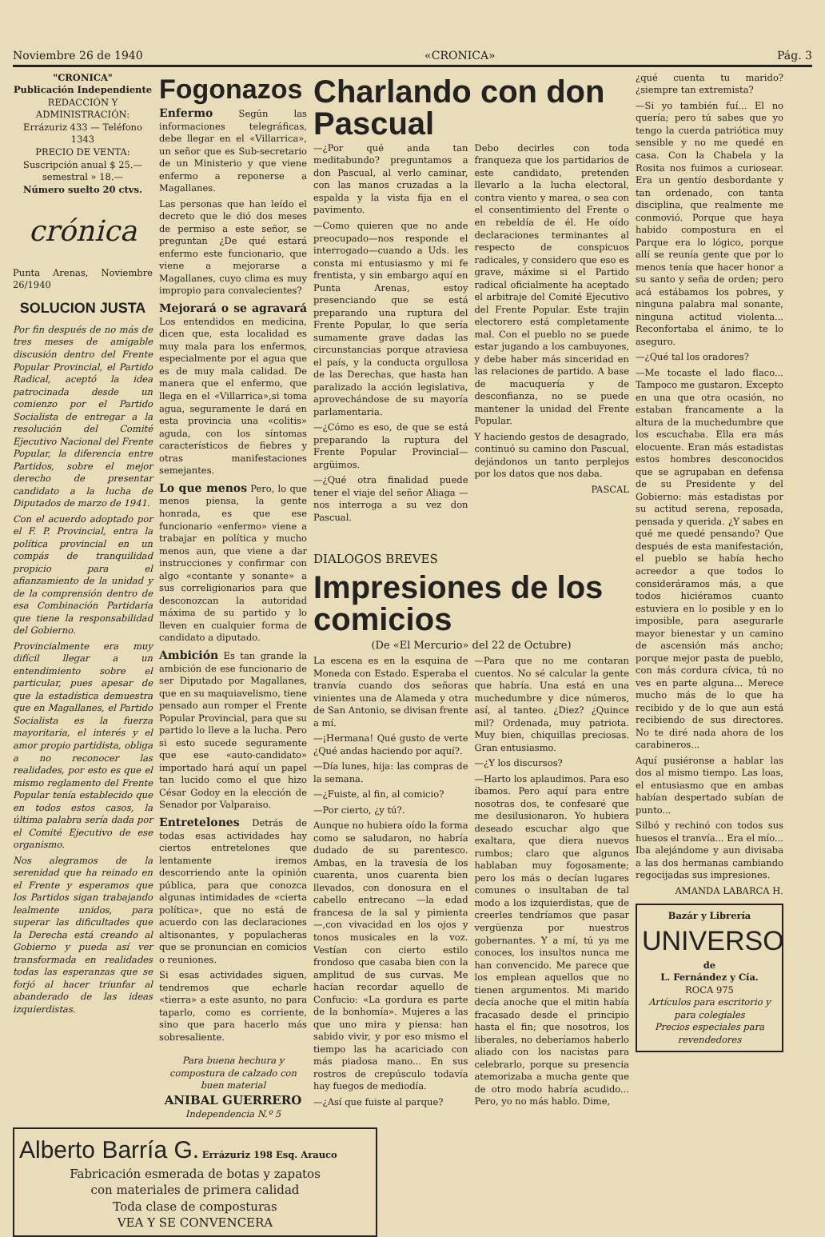Noviembre 26 de 1940 «CRONICA» Pág. 3
"CRONICA"
Publicación Independiente
REDACCIÓN Y ADMINISTRACIÓN:
Errázuriz 433 — Teléfono 1343
PRECIO DE VENTA:
Suscripción anual $ 25.—
semestral » 18.—
Número suelto 20 ctvs.
crónica
Punta Arenas, Noviembre 26/1940
SOLUCION JUSTA
Por fin después de no más de tres meses de amigable discusión dentro del Frente Popular Provincial, el Partido Radical, aceptó la idea patrocinada desde un comienzo por el Partido Socialista de entregar a la resolución del Comité Ejecutivo Nacional del Frente Popular, la diferencia entre Partidos, sobre el mejor derecho de presentar candidato a la lucha de Diputados de marzo de 1941.
Con el acuerdo adoptado por el F. P. Provincial, entra la política provincial en un compás de tranquilidad propicio para el afianzamiento de la unidad y de la comprensión dentro de esa Combinación Partidaria que tiene la responsabilidad del Gobierno.
Provincialmente era muy difícil llegar a un entendimiento sobre el particular, pues apesar de que la estadística demuestra que en Magallanes, el Partido Socialista es la fuerza mayoritaria, el interés y el amor propio partidista, obliga a no reconocer las realidades, por esto es que el mismo reglamento del Frente Popular tenía establecido que en todos estos casos, la última palabra sería dada por el Comité Ejecutivo de ese organismo.
Nos alegramos de la serenidad que ha reinado en el Frente y esperamos que los Partidos sigan trabajando lealmente unidos, para superar las dificultades que la Derecha está creando al Gobierno y pueda así ver transformada en realidades todas las esperanzas que se forjó al hacer triunfar al abanderado de las ideas izquierdistas.
Fogonazos
Enfermo Según las informaciones telegráficas, debe llegar en el «Villarrica», un señor que es Sub-secretario de un Ministerio y que viene enfermo a reponerse a Magallanes.
Las personas que han leído el decreto que le dió dos meses de permiso a este señor, se preguntan ¿De qué estará enfermo este funcionario, que viene a mejorarse a Magallanes, cuyo clima es muy impropio para convalecientes?
Mejorará o se agravará Los entendidos en medicina, dicen que, esta localidad es muy mala para los enfermos, especialmente por el agua que es de muy mala calidad. De manera que el enfermo, que llega en el «Villarrica»,si toma agua, seguramente le dará en esta provincia una «colitis» aguda, con los síntomas característicos de fiebres y otras manifestaciones semejantes.
Lo que menos Pero, lo que menos piensa, la gente honrada, es que ese funcionario «enfermo» viene a trabajar en política y mucho menos aun, que viene a dar instrucciones y confirmar con algo «contante y sonante» a sus correligionarios para que desconozcan la autoridad máxima de su partido y lo lleven en cualquier forma de candidato a diputado.
Ambición Es tan grande la ambición de ese funcionario de ser Diputado por Magallanes, que en su maquiavelismo, tiene pensado aun romper el Frente Popular Provincial, para que su partido lo lleve a la lucha. Pero si esto sucede seguramente que ese «auto-candidato» importado hará aquí un papel tan lucido como el que hizo César Godoy en la elección de Senador por Valparaiso.
Entretelones Detrás de todas esas actividades hay ciertos entretelones que lentamente iremos descorriendo ante la opinión pública, para que conozca algunas intimidades de «cierta política», que no está de acuerdo con las declaraciones altisonantes, y populacheras que se pronuncian en comicios o reuniones.
Si esas actividades siguen, tendremos que echarle «tierra» a este asunto, no para taparlo, como es corriente, sino que para hacerlo más sobresaliente.
Para buena hechura y compostura de calzado con buen material
ANIBAL GUERRERO
Independencia N.º 5
Charlando con don Pascual
—¿Por qué anda tan meditabundo? preguntamos a don Pascual, al verlo caminar, con las manos cruzadas a la espalda y la vista fija en el pavimento.
—Como quieren que no ande preocupado—nos responde el interrogado—cuando a Uds. les consta mi entusiasmo y mi fe frentista, y sin embargo aquí en Punta Arenas, estoy presenciando que se está preparando una ruptura del Frente Popular, lo que sería sumamente grave dadas las circunstancias porque atraviesa el país, y la conducta orgullosa de las Derechas, que hasta han paralizado la acción legislativa, aprovechándose de su mayoría parlamentaria.
—¿Cómo es eso, de que se está preparando la ruptura del Frente Popular Provincial—argüimos.
—¿Qué otra finalidad puede tener el viaje del señor Aliaga —nos interroga a su vez don Pascual.
Debo decirles con toda franqueza que los partidarios de este candidato, pretenden llevarlo a la lucha electoral, contra viento y marea, o sea con el consentimiento del Frente o en rebeldía de él. He oído declaraciones terminantes al respecto de conspicuos radicales, y considero que eso es grave, máxime si el Partido radical oficialmente ha aceptado el arbitraje del Comité Ejecutivo del Frente Popular. Este trajin electorero está completamente mal. Con el pueblo no se puede estar jugando a los cambuyones, y debe haber más sinceridad en las relaciones de partido. A base de macuquería y de desconfianza, no se puede mantener la unidad del Frente Popular.
Y haciendo gestos de desagrado, continuó su camino don Pascual, dejándonos un tanto perplejos por los datos que nos daba.
PASCAL
DIALOGOS BREVES
Impresiones de los comicios
(De «El Mercurio» del 22 de Octubre)
La escena es en la esquina de Moneda con Estado. Esperaba el tranvía cuando dos señoras vinientes una de Alameda y otra de San Antonio, se divisan frente a mí.
—¡Hermana! Qué gusto de verte ¿Qué andas haciendo por aquí?.
—Día lunes, hija: las compras de la semana.
—¿Fuiste, al fin, al comicio?
—Por cierto, ¿y tú?.
Aunque no hubiera oído la forma como se saludaron, no habría dudado de su parentesco. Ambas, en la travesía de los cuarenta, unos cuarenta bien llevados, con donosura en el cabello entrecano —la edad francesa de la sal y pimienta —,con vivacidad en los ojos y tonos musicales en la voz. Vestían con cierto estilo frondoso que casaba bien con la amplitud de sus curvas. Me hacían recordar aquello de Confucio: «La gordura es parte de la bonhomía». Mujeres a las que uno mira y piensa: han sabido vivir, y por eso mismo el tiempo las ha acariciado con más piadosa mano... En sus rostros de crepúsculo todavía hay fuegos de mediodía.
—¿Así que fuiste al parque?
—Para que no me contaran cuentos. No sé calcular la gente que habría. Una está en una muchedumbre y dice números, así, al tanteo. ¿Diez? ¿Quince mil? Ordenada, muy patriota. Muy bien, chiquillas preciosas. Gran entusiasmo.
—¿Y los discursos?
—Harto los aplaudimos. Para eso íbamos. Pero aquí para entre nosotras dos, te confesaré que me desilusionaron. Yo hubiera deseado escuchar algo que exaltara, que diera nuevos rumbos; claro que algunos hablaban muy fogosamente; pero los más o decían lugares comunes o insultaban de tal modo a los izquierdistas, que de creerles tendríamos que pasar vergüenza por nuestros gobernantes. Y a mí, tú ya me conoces, los insultos nunca me han convencido. Me parece que los emplean aquellos que no tienen argumentos. Mi marido decía anoche que el mitin había fracasado desde el principio hasta el fin; que nosotros, los liberales, no deberíamos haberlo aliado con los nacistas para celebrarlo, porque su presencia atemorizaba a mucha gente que de otro modo habría acudido... Pero, yo no más hablo. Dime,
¿qué cuenta tu marido? ¿siempre tan extremista?
—Si yo también fuí... El no quería; pero tú sabes que yo tengo la cuerda patriótica muy sensible y no me quedé en casa. Con la Chabela y la Rosita nos fuimos a curiosear. Era un gentío desbordante y tan ordenado, con tanta disciplina, que realmente me conmovió. Porque que haya habido compostura en el Parque era lo lógico, porque allí se reunía gente que por lo menos tenía que hacer honor a su santo y seña de orden; pero acá estábamos los pobres, y ninguna palabra mal sonante, ninguna actitud violenta... Reconfortaba el ánimo, te lo aseguro.
—¿Qué tal los oradores?
—Me tocaste el lado flaco... Tampoco me gustaron. Excepto en una que otra ocasión, no estaban francamente a la altura de la muchedumbre que los escuchaba. Ella era más elocuente. Eran más estadistas estos hombres desconocidos que se agrupaban en defensa de su Presidente y del Gobierno: más estadistas por su actitud serena, reposada, pensada y querida. ¿Y sabes en qué me quedé pensando? Que después de esta manifestación, el pueblo se había hecho acreedor a que todos lo consideráramos más, a que todos hiciéramos cuanto estuviera en lo posible y en lo imposible, para asegurarle mayor bienestar y un camino de ascensión más ancho; porque mejor pasta de pueblo, con más cordura cívica, tú no ves en parte alguna... Merece mucho más de lo que ha recibido y de lo que aun está recibiendo de sus directores. No te diré nada ahora de los carabineros...
Aquí pusiéronse a hablar las dos al mismo tiempo. Las loas, el entusiasmo que en ambas habían despertado subían de punto...
Silbó y rechinó con todos sus huesos el tranvía... Era el mío... Iba alejándome y aun divisaba a las dos hermanas cambiando regocijadas sus impresiones.
AMANDA LABARCA H.
Bazár y Librería
UNIVERSO
de
L. Fernández y Cía.
ROCA 975
Artículos para escritorio y para colegiales
Precios especiales para revendedores
Alberto Barría G. Errázuriz 198 Esq. Arauco
Fabricación esmerada de botas y zapatos
con materiales de primera calidad
Toda clase de composturas
VEA Y SE CONVENCERA